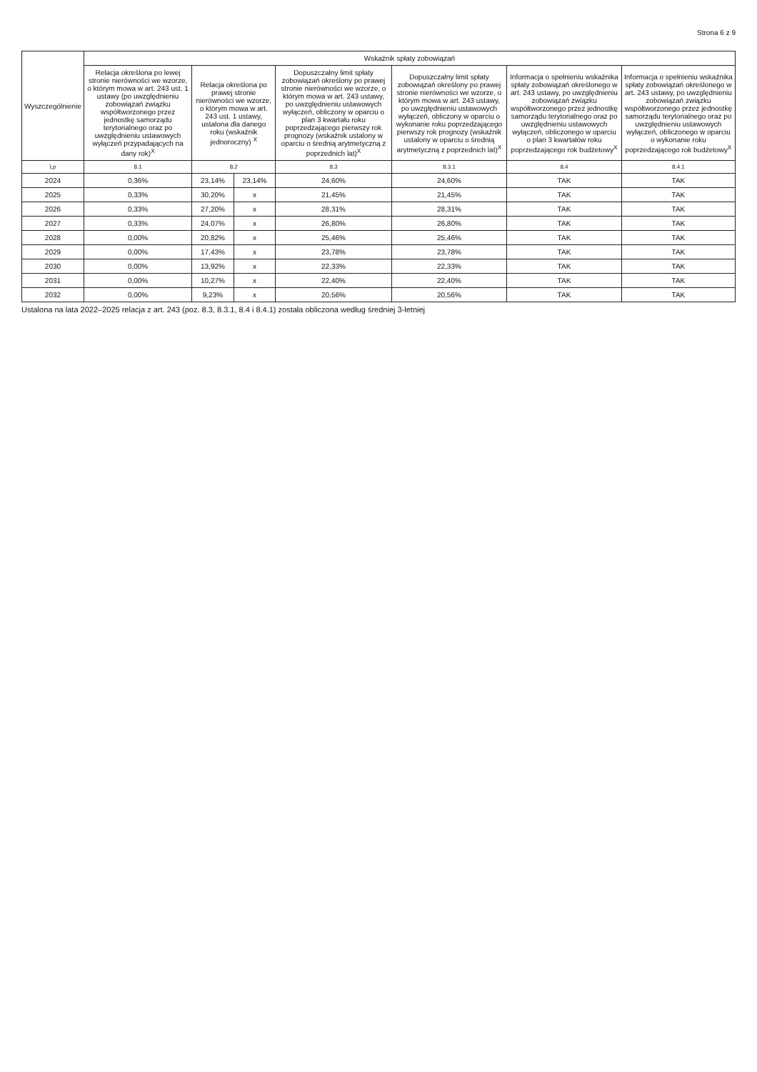Strona 6 z 9
| Wyszczególnienie | Wskaźnik spłaty zobowiązań | | | | | | |
| --- | --- | --- | --- | --- | --- | --- | --- |
| | Relacja określona po lewej stronie nierówności we wzorze, o którym mowa w art. 243 ust. 1 ustawy (po uwzględnieniu zobowiązań związku współtworzonego przez jednostkę samorządu terytorialnego oraz po uwzględnieniu ustawowych wyłączeń przypadających na dany rok)<sup>X</sup> | Relacja określona po prawej stronie nierówności we wzorze, o którym mowa w art. 243 ust. 1 ustawy, ustalona dla danego roku (wskaźnik jednoroczny) <sup>X</sup> | | Dopuszczalny limit spłaty zobowiązań określony po prawej stronie nierówności we wzorze, o którym mowa w art. 243 ustawy, po uwzględnieniu ustawowych wyłączeń, obliczony w oparciu o plan 3 kwartału roku poprzedzającego pierwszy rok prognozy (wskaźnik ustalony w oparciu o średnią arytmetyczną z poprzednich lat)<sup>X</sup> | Dopuszczalny limit spłaty zobowiązań określony po prawej stronie nierówności we wzorze, o którym mowa w art. 243 ustawy, po uwzględnieniu ustawowych wyłączeń, obliczony w oparciu o wykonanie roku poprzedzającego pierwszy rok prognozy (wskaźnik ustalony w oparciu o średnią arytmetyczną z poprzednich lat)<sup>X</sup> | Informacja o spełnieniu wskaźnika spłaty zobowiązań określonego w art. 243 ustawy, po uwzględnieniu zobowiązań związku współtworzonego przez jednostkę samorządu terytorialnego oraz po uwzględnieniu ustawowych wyłączeń, obliczonego w oparciu o plan 3 kwartałów roku poprzedzającego rok budżetowy<sup>X</sup> | Informacja o spełnieniu wskaźnika spłaty zobowiązań określonego w art. 243 ustawy, po uwzględnieniu zobowiązań związku współtworzonego przez jednostkę samorządu terytorialnego oraz po uwzględnieniu ustawowych wyłączeń, obliczonego w oparciu o wykonanie roku poprzedzającego rok budżetowy<sup>X</sup> |
| Lp | 8.1 | 8.2 | | 8.3 | 8.3.1 | 8.4 | 8.4.1 |
| 2024 | 0,36% | 23,14% | 23,14% | 24,60% | 24,60% | TAK | TAK |
| 2025 | 0,33% | 30,20% | x | 21,45% | 21,45% | TAK | TAK |
| 2026 | 0,33% | 27,20% | x | 28,31% | 28,31% | TAK | TAK |
| 2027 | 0,33% | 24,07% | x | 26,80% | 26,80% | TAK | TAK |
| 2028 | 0,00% | 20,82% | x | 25,46% | 25,46% | TAK | TAK |
| 2029 | 0,00% | 17,43% | x | 23,78% | 23,78% | TAK | TAK |
| 2030 | 0,00% | 13,92% | x | 22,33% | 22,33% | TAK | TAK |
| 2031 | 0,00% | 10,27% | x | 22,40% | 22,40% | TAK | TAK |
| 2032 | 0,00% | 9,23% | x | 20,56% | 20,56% | TAK | TAK |
Ustalona na lata 2022–2025 relacja z art. 243 (poz. 8.3, 8.3.1, 8.4 i 8.4.1) została obliczona według średniej 3-letniej